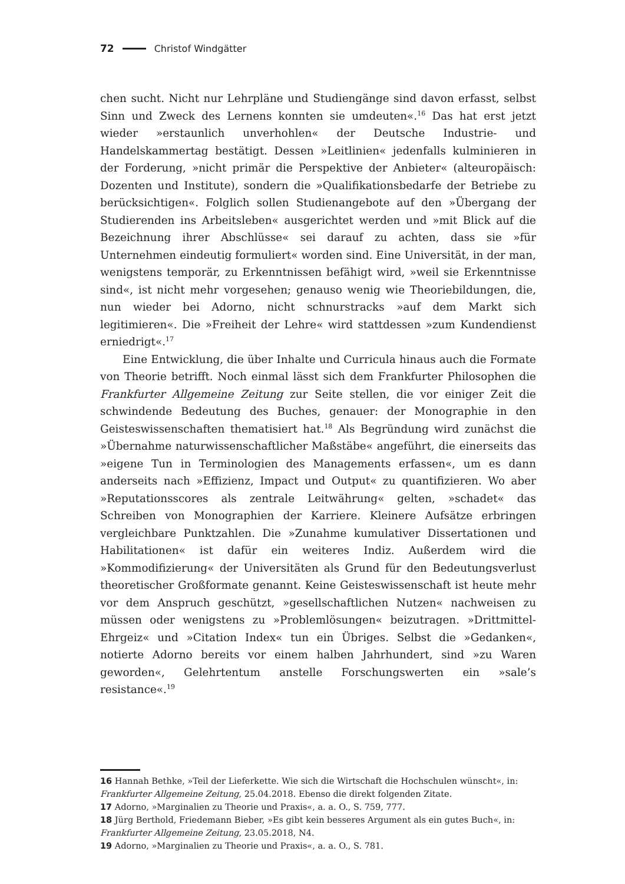72 Christof Windgätter
chen sucht. Nicht nur Lehrpläne und Studiengänge sind davon erfasst, selbst Sinn und Zweck des Lernens konnten sie umdeuten«.<sup>16</sup> Das hat erst jetzt wieder »erstaunlich unverhohlen« der Deutsche Industrie- und Handelskammertag bestätigt. Dessen »Leitlinien« jedenfalls kulminieren in der Forderung, »nicht primär die Perspektive der Anbieter« (alteuropäisch: Dozenten und Institute), sondern die »Qualifikationsbedarfe der Betriebe zu berücksichtigen«. Folglich sollen Studienangebote auf den »Übergang der Studierenden ins Arbeitsleben« ausgerichtet werden und »mit Blick auf die Bezeichnung ihrer Abschlüsse« sei darauf zu achten, dass sie »für Unternehmen eindeutig formuliert« worden sind. Eine Universität, in der man, wenigstens temporär, zu Erkenntnissen befähigt wird, »weil sie Erkenntnisse sind«, ist nicht mehr vorgesehen; genauso wenig wie Theoriebildungen, die, nun wieder bei Adorno, nicht schnurstracks »auf dem Markt sich legitimieren«. Die »Freiheit der Lehre« wird stattdessen »zum Kundendienst erniedrigt«.<sup>17</sup>
Eine Entwicklung, die über Inhalte und Curricula hinaus auch die Formate von Theorie betrifft. Noch einmal lässt sich dem Frankfurter Philosophen die Frankfurter Allgemeine Zeitung zur Seite stellen, die vor einiger Zeit die schwindende Bedeutung des Buches, genauer: der Monographie in den Geisteswissenschaften thematisiert hat.<sup>18</sup> Als Begründung wird zunächst die »Übernahme naturwissenschaftlicher Maßstäbe« angeführt, die einerseits das »eigene Tun in Terminologien des Managements erfassen«, um es dann anderseits nach »Effizienz, Impact und Output« zu quantifizieren. Wo aber »Reputationsscores als zentrale Leitwährung« gelten, »schadet« das Schreiben von Monographien der Karriere. Kleinere Aufsätze erbringen vergleichbare Punktzahlen. Die »Zunahme kumulativer Dissertationen und Habilitationen« ist dafür ein weiteres Indiz. Außerdem wird die »Kommodifizierung« der Universitäten als Grund für den Bedeutungsverlust theoretischer Großformate genannt. Keine Geisteswissenschaft ist heute mehr vor dem Anspruch geschützt, »gesellschaftlichen Nutzen« nachweisen zu müssen oder wenigstens zu »Problemlösungen« beizutragen. »Drittmittel-Ehrgeiz« und »Citation Index« tun ein Übriges. Selbst die »Gedanken«, notierte Adorno bereits vor einem halben Jahrhundert, sind »zu Waren geworden«, Gelehrtentum anstelle Forschungswerten ein »sale’s resistance«.<sup>19</sup>
16 Hannah Bethke, »Teil der Lieferkette. Wie sich die Wirtschaft die Hochschulen wünscht«, in: Frankfurter Allgemeine Zeitung, 25.04.2018. Ebenso die direkt folgenden Zitate.
17 Adorno, »Marginalien zu Theorie und Praxis«, a. a. O., S. 759, 777.
18 Jürg Berthold, Friedemann Bieber, »Es gibt kein besseres Argument als ein gutes Buch«, in: Frankfurter Allgemeine Zeitung, 23.05.2018, N4.
19 Adorno, »Marginalien zu Theorie und Praxis«, a. a. O., S. 781.